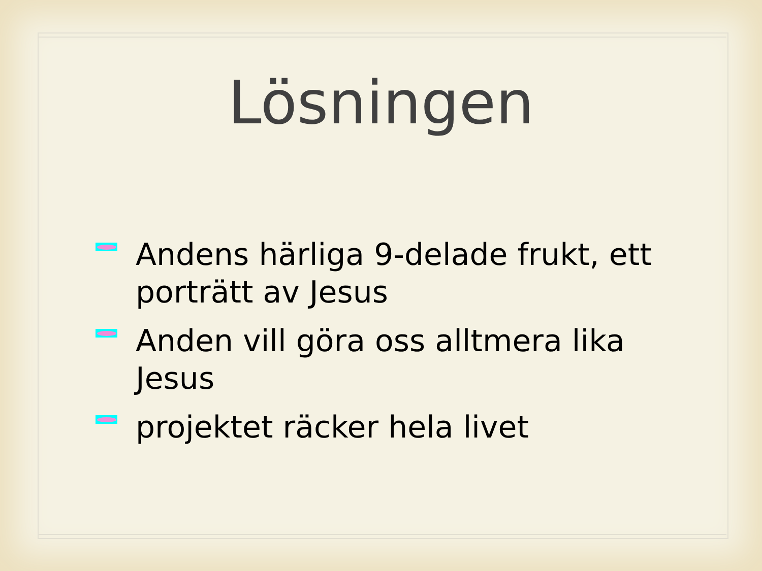Lösningen
Andens härliga 9-delade frukt, ett porträtt av Jesus
Anden vill göra oss alltmera lika Jesus
projektet räcker hela livet